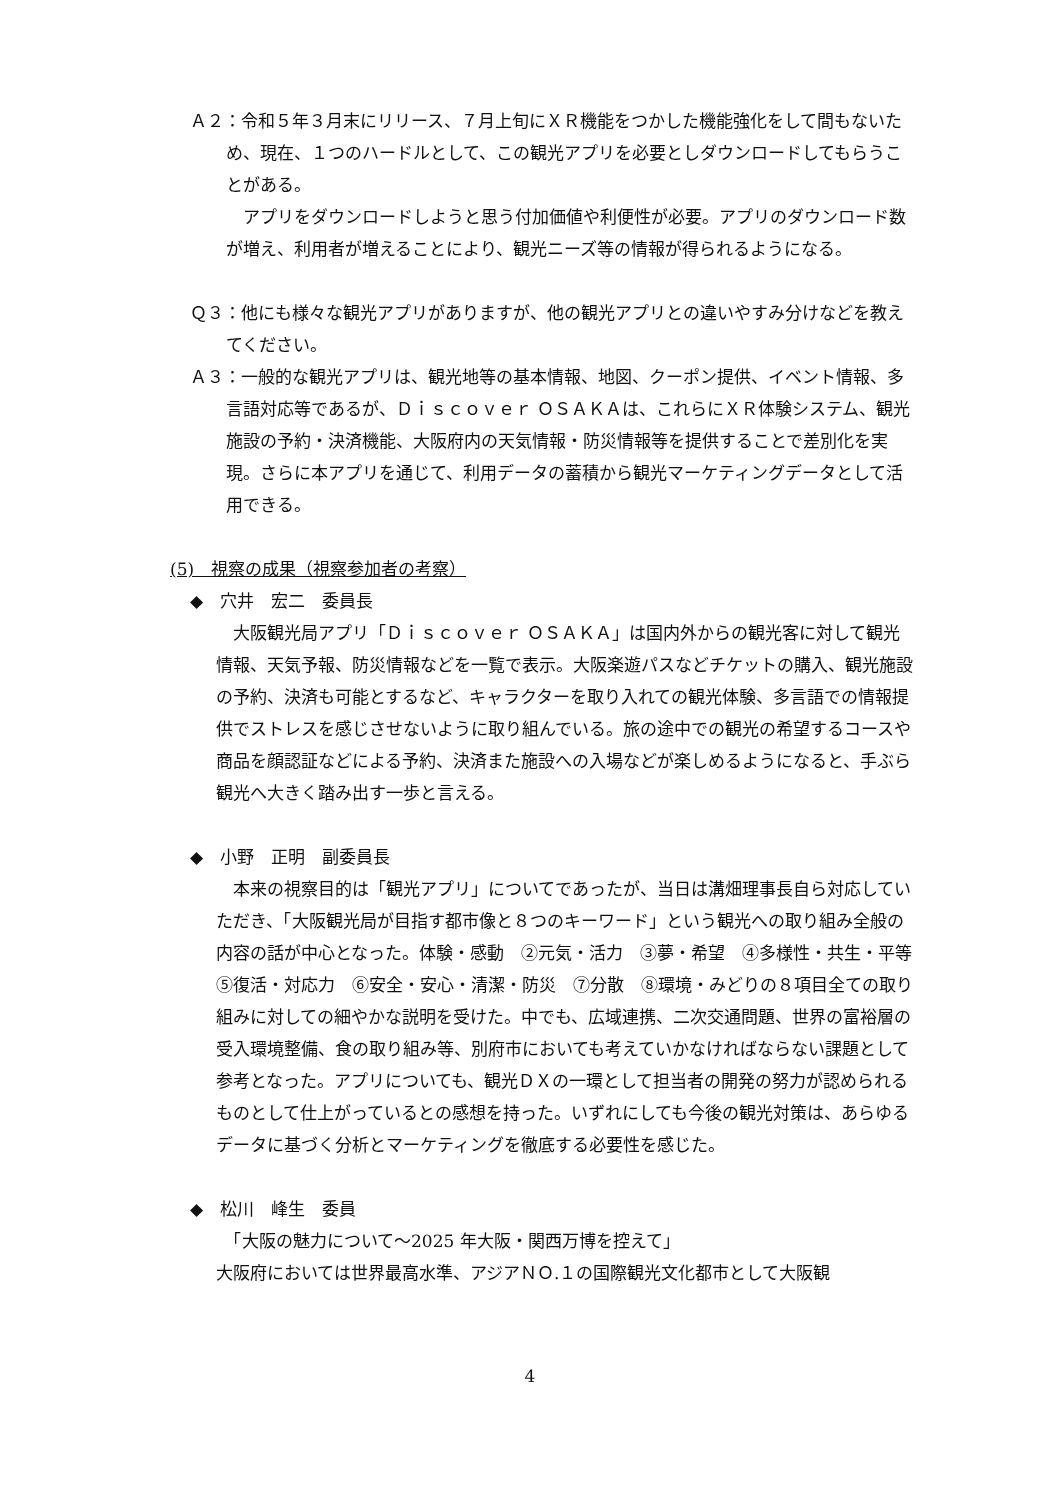Ａ２：令和５年３月末にリリース、７月上旬にＸＲ機能をつかした機能強化をして間もないため、現在、１つのハードルとして、この観光アプリを必要としダウンロードしてもらうことがある。
　アプリをダウンロードしようと思う付加価値や利便性が必要。アプリのダウンロード数が増え、利用者が増えることにより、観光ニーズ等の情報が得られるようになる。
Ｑ３：他にも様々な観光アプリがありますが、他の観光アプリとの違いやすみ分けなどを教えてください。
Ａ３：一般的な観光アプリは、観光地等の基本情報、地図、クーポン提供、イベント情報、多言語対応等であるが、Ｄｉｓｃｏｖｅｒ ＯＳＡＫＡは、これらにＸＲ体験システム、観光施設の予約・決済機能、大阪府内の天気情報・防災情報等を提供することで差別化を実現。さらに本アプリを通じて、利用データの蓄積から観光マーケティングデータとして活用できる。
(5)　視察の成果（視察参加者の考察）
◆　穴井　宏二　委員長
　大阪観光局アプリ「Ｄｉｓｃｏｖｅｒ ＯＳＡＫＡ」は国内外からの観光客に対して観光情報、天気予報、防災情報などを一覧で表示。大阪楽遊パスなどチケットの購入、観光施設の予約、決済も可能とするなど、キャラクターを取り入れての観光体験、多言語での情報提供でストレスを感じさせないように取り組んでいる。旅の途中での観光の希望するコースや商品を顔認証などによる予約、決済また施設への入場などが楽しめるようになると、手ぶら観光へ大きく踏み出す一歩と言える。
◆　小野　正明　副委員長
　本来の視察目的は「観光アプリ」についてであったが、当日は溝畑理事長自ら対応していただき、「大阪観光局が目指す都市像と８つのキーワード」という観光への取り組み全般の内容の話が中心となった。体験・感動　②元気・活力　③夢・希望　④多様性・共生・平等⑤復活・対応力　⑥安全・安心・清潔・防災　⑦分散　⑧環境・みどりの８項目全ての取り組みに対しての細やかな説明を受けた。中でも、広域連携、二次交通問題、世界の富裕層の受入環境整備、食の取り組み等、別府市においても考えていかなければならない課題として参考となった。アプリについても、観光ＤＸの一環として担当者の開発の努力が認められるものとして仕上がっているとの感想を持った。いずれにしても今後の観光対策は、あらゆるデータに基づく分析とマーケティングを徹底する必要性を感じた。
◆　松川　峰生　委員
　「大阪の魅力について～2025 年大阪・関西万博を控えて」
大阪府においては世界最高水準、アジアＮＯ.１の国際観光文化都市として大阪観
4